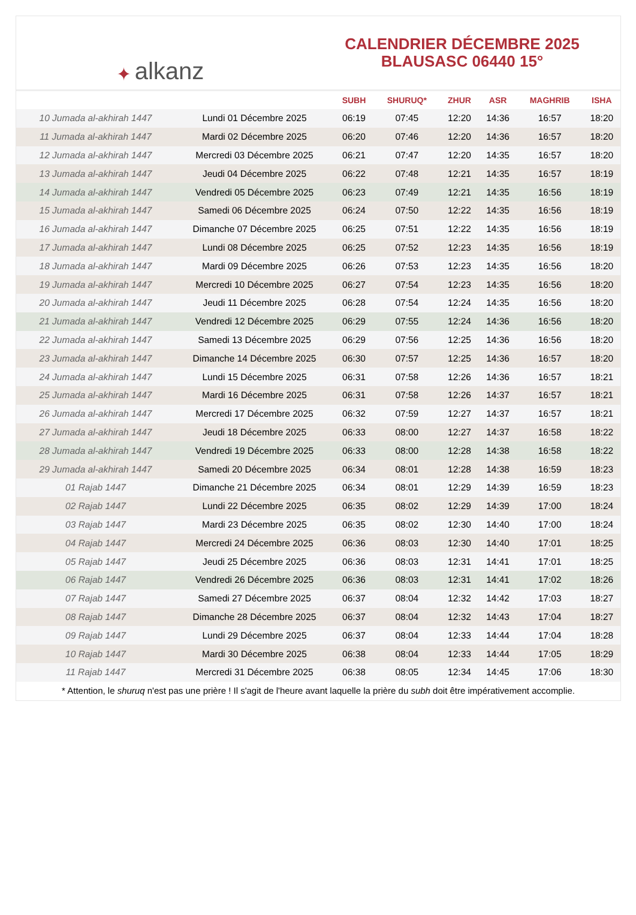✦ alkanz
CALENDRIER DÉCEMBRE 2025
BLAUSASC 06440 15°
| | | SUBH | SHURUQ* | ZHUR | ASR | MAGHRIB | ISHA |
| --- | --- | --- | --- | --- | --- | --- | --- |
| 10 Jumada al-akhirah 1447 | Lundi 01 Décembre 2025 | 06:19 | 07:45 | 12:20 | 14:36 | 16:57 | 18:20 |
| 11 Jumada al-akhirah 1447 | Mardi 02 Décembre 2025 | 06:20 | 07:46 | 12:20 | 14:36 | 16:57 | 18:20 |
| 12 Jumada al-akhirah 1447 | Mercredi 03 Décembre 2025 | 06:21 | 07:47 | 12:20 | 14:35 | 16:57 | 18:20 |
| 13 Jumada al-akhirah 1447 | Jeudi 04 Décembre 2025 | 06:22 | 07:48 | 12:21 | 14:35 | 16:57 | 18:19 |
| 14 Jumada al-akhirah 1447 | Vendredi 05 Décembre 2025 | 06:23 | 07:49 | 12:21 | 14:35 | 16:56 | 18:19 |
| 15 Jumada al-akhirah 1447 | Samedi 06 Décembre 2025 | 06:24 | 07:50 | 12:22 | 14:35 | 16:56 | 18:19 |
| 16 Jumada al-akhirah 1447 | Dimanche 07 Décembre 2025 | 06:25 | 07:51 | 12:22 | 14:35 | 16:56 | 18:19 |
| 17 Jumada al-akhirah 1447 | Lundi 08 Décembre 2025 | 06:25 | 07:52 | 12:23 | 14:35 | 16:56 | 18:19 |
| 18 Jumada al-akhirah 1447 | Mardi 09 Décembre 2025 | 06:26 | 07:53 | 12:23 | 14:35 | 16:56 | 18:20 |
| 19 Jumada al-akhirah 1447 | Mercredi 10 Décembre 2025 | 06:27 | 07:54 | 12:23 | 14:35 | 16:56 | 18:20 |
| 20 Jumada al-akhirah 1447 | Jeudi 11 Décembre 2025 | 06:28 | 07:54 | 12:24 | 14:35 | 16:56 | 18:20 |
| 21 Jumada al-akhirah 1447 | Vendredi 12 Décembre 2025 | 06:29 | 07:55 | 12:24 | 14:36 | 16:56 | 18:20 |
| 22 Jumada al-akhirah 1447 | Samedi 13 Décembre 2025 | 06:29 | 07:56 | 12:25 | 14:36 | 16:56 | 18:20 |
| 23 Jumada al-akhirah 1447 | Dimanche 14 Décembre 2025 | 06:30 | 07:57 | 12:25 | 14:36 | 16:57 | 18:20 |
| 24 Jumada al-akhirah 1447 | Lundi 15 Décembre 2025 | 06:31 | 07:58 | 12:26 | 14:36 | 16:57 | 18:21 |
| 25 Jumada al-akhirah 1447 | Mardi 16 Décembre 2025 | 06:31 | 07:58 | 12:26 | 14:37 | 16:57 | 18:21 |
| 26 Jumada al-akhirah 1447 | Mercredi 17 Décembre 2025 | 06:32 | 07:59 | 12:27 | 14:37 | 16:57 | 18:21 |
| 27 Jumada al-akhirah 1447 | Jeudi 18 Décembre 2025 | 06:33 | 08:00 | 12:27 | 14:37 | 16:58 | 18:22 |
| 28 Jumada al-akhirah 1447 | Vendredi 19 Décembre 2025 | 06:33 | 08:00 | 12:28 | 14:38 | 16:58 | 18:22 |
| 29 Jumada al-akhirah 1447 | Samedi 20 Décembre 2025 | 06:34 | 08:01 | 12:28 | 14:38 | 16:59 | 18:23 |
| 01 Rajab 1447 | Dimanche 21 Décembre 2025 | 06:34 | 08:01 | 12:29 | 14:39 | 16:59 | 18:23 |
| 02 Rajab 1447 | Lundi 22 Décembre 2025 | 06:35 | 08:02 | 12:29 | 14:39 | 17:00 | 18:24 |
| 03 Rajab 1447 | Mardi 23 Décembre 2025 | 06:35 | 08:02 | 12:30 | 14:40 | 17:00 | 18:24 |
| 04 Rajab 1447 | Mercredi 24 Décembre 2025 | 06:36 | 08:03 | 12:30 | 14:40 | 17:01 | 18:25 |
| 05 Rajab 1447 | Jeudi 25 Décembre 2025 | 06:36 | 08:03 | 12:31 | 14:41 | 17:01 | 18:25 |
| 06 Rajab 1447 | Vendredi 26 Décembre 2025 | 06:36 | 08:03 | 12:31 | 14:41 | 17:02 | 18:26 |
| 07 Rajab 1447 | Samedi 27 Décembre 2025 | 06:37 | 08:04 | 12:32 | 14:42 | 17:03 | 18:27 |
| 08 Rajab 1447 | Dimanche 28 Décembre 2025 | 06:37 | 08:04 | 12:32 | 14:43 | 17:04 | 18:27 |
| 09 Rajab 1447 | Lundi 29 Décembre 2025 | 06:37 | 08:04 | 12:33 | 14:44 | 17:04 | 18:28 |
| 10 Rajab 1447 | Mardi 30 Décembre 2025 | 06:38 | 08:04 | 12:33 | 14:44 | 17:05 | 18:29 |
| 11 Rajab 1447 | Mercredi 31 Décembre 2025 | 06:38 | 08:05 | 12:34 | 14:45 | 17:06 | 18:30 |
* Attention, le shuruq n'est pas une prière ! Il s'agit de l'heure avant laquelle la prière du subh doit être impérativement accomplie.